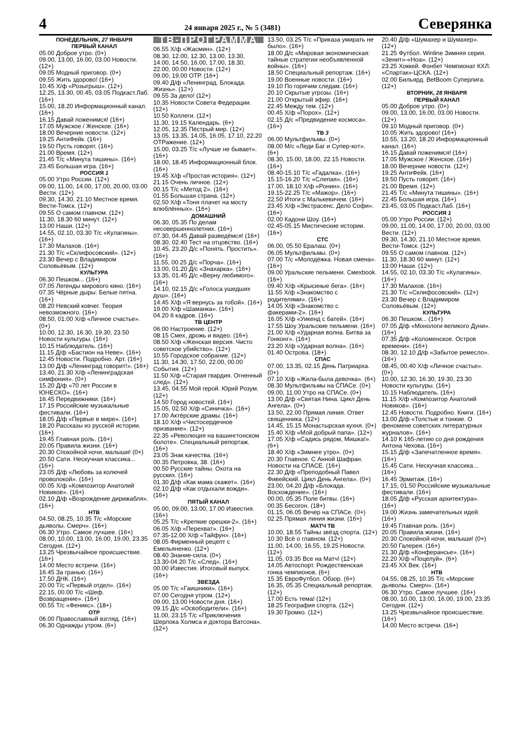4 24 января 2025 г., № 5 (3481) Северянка
ПОНЕДЕЛЬНИК, 27 ЯНВАРЯ
ПЕРВЫЙ КАНАЛ
05.00 Доброе утро. (0+)
09.00, 13.00, 16.00, 03.00 Новости. (12+)
09.05 Модный приговор. (0+)
09.55 Жить здорово! (16+)
10.45 Х/ф «Розыгрыш». (12+)
12.25, 13.30, 00.45, 03.05 Подкаст.Лаб. (16+)
15.00, 18.20 Информационный канал. (16+)
16.15 Давай поженимся! (16+)
17.05 Мужское / Женское. (16+)
18.00 Вечерние новости. (12+)
19.25 АнтиФейк. (16+)
19.50 Пусть говорят. (16+)
21.00 Время. (12+)
21.45 Т/с «Минута тишины». (16+)
23.45 Большая игра. (16+)
РОССИЯ 1
05.00 Утро России. (12+)
09.00, 11.00, 14.00, 17.00, 20.00, 03.00 Вести. (12+)
09.30, 14.30, 21.10 Местное время. Вести-Томск. (12+)
09.55 О самом главном. (12+)
11.30, 18.30 60 минут. (12+)
13.00 Наши. (12+)
14.55, 02.10, 03.30 Т/с «Кулагины». (16+)
17.30 Малахов. (16+)
21.30 Т/с «Склифосовский». (12+)
23.30 Вечер с Владимиром Соловьёвым. (12+)
КУЛЬТУРА
06.30 Пешком... (16+)
07.05 Легенды мирового кино. (16+)
07.35 Чёрные дыры. Белые пятна. (16+)
08.20 Невский ковчег. Теория невозможного. (16+)
08.50, 01.00 Х/ф «Личное счастье». (0+)
10.00, 12.30, 16.30, 19.30, 23.50 Новости культуры. (16+)
10.15 Наблюдатель. (16+)
11.15 Д/ф «Бастион на Неве». (16+)
12.45 Новости. Подробно. Арт. (16+)
13.00 Д/ф «Ленинград говорит!». (16+)
13.40, 21.30 Х/ф «Ленинградская симфония». (0+)
15.20 Д/ф «70 лет России в ЮНЕСКО». (16+)
16.45 Передвижники. (16+)
17.15 Российские музыкальные фестивали. (16+)
18.05 Д/ф «Первые в мире». (16+)
18.20 Рассказы из русской истории. (16+)
19.45 Главная роль. (16+)
20.05 Правила жизни. (16+)
20.30 Спокойной ночи, малыши! (0+)
20.50 Сати. Нескучная классика... (16+)
23.05 Д/ф «Любовь за колючей проволокой». (16+)
00.05 Х/ф «Композитор Анатолий Новиков». (16+)
02.10 Д/ф «Возрождение дирижабля». (16+)
НТВ
04.50, 08.25, 10.35 Т/с «Морские дьяволы. Смерч». (16+)
06.30 Утро. Самое лучшее. (16+)
08.00, 10.00, 13.00, 16.00, 19.00, 23.35 Сегодня. (12+)
13.25 Чрезвычайное происшествие. (16+)
14.00 Место встречи. (16+)
16.45 За гранью. (16+)
17.50 ДНК. (16+)
20.00 Т/с «Первый отдел». (16+)
22.15, 00.00 Т/с «Шеф. Возвращение». (16+)
00.55 Т/с «Феникс». (18+)
ОТР
06.00 Православный взгляд. (16+)
06.30 Однажды утром. (6+)
ТВ-ПРОГРАММА
06.55 Х/ф «Жасмин». (12+)
08.30, 12.00, 12.30, 13.00, 13.30, 14.00, 14.50, 16.00, 17.00, 18.30, 22.00, 00.00 Новости. (12+)
09.00, 19.00 ОТР. (16+)
09.40 Д/ф «Ленинград. Блокада. Жизнь». (12+)
09.55 За дело! (12+)
10.35 Новости Совета Федерации. (12+)
10.50 Коллеги. (12+)
11.30, 19.15 Календарь. (6+)
12.05, 12.35 Пёстрый мир. (12+)
13.05, 13.35, 14.05, 16.05, 17.10, 22.20 ОТРажение. (12+)
15.00, 03.25 Т/с «Лучше не бывает». (16+)
18.00, 18.45 Информационный блок. (16+)
19.45 Х/ф «Простая история». (12+)
21.15 Очень личное. (12+)
00.15 Т/с «Метод 2». (16+)
01.55 Большая страна. (12+)
02.50 Х/ф «Тоня плачет на мосту влюблённых». (16+)
ДОМАШНИЙ
06.30, 05.35 По делам несовершеннолетних. (16+)
07.30, 04.45 Давай разведёмся! (16+)
08.30, 02.40 Тест на отцовство. (16+)
10.45, 23.20 Д/с «Понять. Простить». (16+)
11.55, 00.25 Д/с «Порча». (16+)
13.00, 01.20 Д/с «Знахарка». (16+)
13.35, 01.45 Д/с «Верну любимого». (16+)
14.10, 02.15 Д/с «Голоса ушедших душ». (16+)
14.45 Х/ф «Я вернусь за тобой». (16+)
19.00 Х/ф «Шаманка». (16+)
04.20 6 кадров. (16+)
ТВ ЦЕНТР
06.00 Настроение. (12+)
08.15 Смех, дрожь и видео. (16+)
08.50 Х/ф «Женская версия. Чисто советское убийство». (12+)
10.55 Городское собрание. (12+)
11.30, 14.30, 17.50, 22.00, 00.00 События. (12+)
11.50 Х/ф «Старая гвардия. Огненный след». (12+)
13.45, 04.55 Мой герой. Юрий Розум. (12+)
14.50 Город новостей. (16+)
15.05, 02.50 Х/ф «Синичка». (16+)
17.00 Актёрские драмы. (16+)
18.10 Х/ф «Чистосердечное призвание». (12+)
22.35 «Революция на вашингтонском болоте». Специальный репортаж. (16+)
23.05 Знак качества. (16+)
00.35 Петровка, 38. (16+)
00.50 Русские тайны. Охота на русских. (16+)
01.30 Д/ф «Как мама скажет». (16+)
02.10 Д/ф «Как отдыхали вожди». (16+)
ПЯТЫЙ КАНАЛ
05.00, 09.00, 13.00, 17.00 Известия. (16+)
05.25 Т/с «Крепкие орешки-2». (16+)
06.05 Х/ф «Перехват». (16+)
07.35-12.00 Х/ф «Тайфун». (16+)
08.05 Фирменный рецепт с Емельяненко. (12+)
08.40 Знание-сила. (0+)
13.30-04.20 Т/с «След». (16+)
00.00 Известия. Итоговый выпуск. (16+)
ЗВЕЗДА
05.00 Т/с «Гаишники». (16+)
07.00 Сегодня утром. (12+)
09.00, 13.00 Новости дня. (16+)
09.15 Д/с «Освободители». (16+)
11.00, 23.15 Т/с «Приключения Шерлока Холмса и доктора Ватсона». (12+)
13.50, 03.25 Т/с «Приказа умирать не было». (16+)
18.00 Д/с «Мировая экономическая: тайные стратегии необъявленной войны». (16+)
18.50 Специальный репортаж. (16+)
19.00 Военные новости. (16+)
19.10 По горячим следам. (16+)
20.10 Скрытые угрозы. (16+)
21.00 Открытый эфир. (16+)
22.45 Между тем. (12+)
00.45 Х/ф «Порох». (12+)
02.15 Д/с «Предвидение космоса». (16+)
ТВ 3
06.00 Мультфильмы. (0+)
08.00 М/с «Леди Баг и Супер-кот». (6+)
08.30, 15.00, 18.00, 22.15 Новости. (16+)
08.40-15.10 Т/с «Гадалка». (16+)
15.15-16.20 Т/с «Слепая». (16+)
17.00, 18.10 Х/ф «Ронин». (16+)
19.15-22.25 Т/с «Мажор». (16+)
22.50 Итоги с Малькевичем. (16+)
23.45 Х/ф «Экстрасенс. Дело Софи». (16+)
02.00 Кадони Шоу. (16+)
02.45-05.15 Мистические истории. (16+)
СТС
06.00, 05.50 Ералаш. (0+)
06.05 Мультфильмы. (0+)
07.00 Т/с «Молодёжка. Новая смена». (16+)
09.00 Уральские пельмени. Смехbook. (16+)
09.40 Х/ф «Крысиные бега». (16+)
11.55 Х/ф «Знакомство с родителями». (16+)
14.05 Х/ф «Знакомство с факерами-2». (16+)
16.05 Х/ф «Уикенд с батей». (16+)
17.55 Шоу Уральские пельмени. (16+)
21.00 Х/ф «Ударная волна. Битва за Гонконг». (16+)
23.20 Х/ф «Ударная волна». (16+)
01.40 Острова. (18+)
СПАС
07.00, 13.35, 02.15 День Патриарха. (0+)
07.10 Х/ф «Жила-была девочка». (6+)
08.30 Мультфильмы на СПАСе. (0+)
09.00, 11.00 Утро на СПАСе. (0+)
13.00 Д/ф «Святая Нина. Цикл День Ангела». (0+)
13.50, 22.00 Прямая линия. Ответ священника. (12+)
14.45, 15.15 Монастырская кухня. (0+)
15.40 Х/ф «Мой добрый папа». (12+)
17.05 Х/ф «Садись рядом, Мишка!». (6+)
18.40 Х/ф «Зимнее утро». (0+)
20.30 Главное. С Анной Шафран. Новости на СПАСЕ. (16+)
22.30 Д/ф «Преподобный Павел Фивейский. Цикл День Ангела». (0+)
23.00, 04.20 Д/ф «Блокада. Восхождение». (16+)
00.00, 05.35 Поле битвы. (16+)
00.35 Бесогон. (18+)
01.15, 06.05 Вечер на СПАСе. (0+)
02.25 Прямая линия жизни. (16+)
МАТЧ ТВ
10.00, 18.55 Тайны звёзд спорта. (12+)
10.30 Всё о главном. (12+)
11.00, 14.00, 16.55, 19.25 Новости. (12+)
11.05, 03.35 Все на Матч! (12+)
14.05 Автоспорт. Рождественская гонка чемпионов. (6+)
15.35 ЕвроФутбол. Обзор. (6+)
16.35, 05.35 Специальный репортаж. (12+)
17.00 Есть тема! (12+)
18.25 География спорта. (12+)
19.30 Громко. (12+)
20.40 Д/ф «Шумахер и Шумахер». (12+)
21.25 Футбол. Winline Зимняя серия. «Зенит»-«Ноа». (12+)
23.25 Хоккей. Фонбет Чемпионат КХЛ. «Спартак»-ЦСКА. (12+)
02.00 Бильярд. BetBoom Суперлига. (12+)
ВТОРНИК, 28 ЯНВАРЯ
ПЕРВЫЙ КАНАЛ
05.00 Доброе утро. (0+)
09.00, 13.00, 16.00, 03.00 Новости. (12+)
09.10 Модный приговор. (0+)
10.05 Жить здорово! (16+)
10.55, 13.20, 18.20 Информационный канал. (16+)
16.15 Давай поженимся! (16+)
17.05 Мужское / Женское. (16+)
18.00 Вечерние новости. (12+)
19.25 АнтиФейк. (16+)
19.50 Пусть говорят. (16+)
21.00 Время. (12+)
21.45 Т/с «Минута тишины». (16+)
22.45 Большая игра. (16+)
23.45, 03.05 Подкаст.Лаб. (16+)
РОССИЯ 1
05.00 Утро России. (12+)
09.00, 11.00, 14.00, 17.00, 20.00, 03.00 Вести. (12+)
09.30, 14.30, 21.10 Местное время. Вести-Томск. (12+)
09.55 О самом главном. (12+)
11.30, 18.30 60 минут. (12+)
13.00 Наши. (12+)
14.55, 02.10, 03.30 Т/с «Кулагины». (16+)
17.30 Малахов. (16+)
21.30 Т/с «Склифосовский». (12+)
23.30 Вечер с Владимиром Соловьёвым. (12+)
КУЛЬТУРА
06.30 Пешком... (16+)
07.05 Д/ф «Монологи великого Дуни». (16+)
07.35 Д/ф «Коломенское. Остров времени». (16+)
08.30, 12.10 Д/ф «Забытое ремесло». (16+)
08.45, 00.40 Х/ф «Личное счастье». (0+)
10.00, 12.30, 16.30, 19.30, 23.30 Новости культуры. (16+)
10.15 Наблюдатель. (16+)
11.15 Х/ф «Композитор Анатолий Новиков». (16+)
12.45 Новости. Подробно. Книги. (16+)
13.00 Д/ф «Толстые и тонкие. О феномене советских литературных журналов». (16+)
14.10 К 165-летию со дня рождения Антона Чехова. (16+)
15.15 Д/ф «Запечатленное время». (16+)
15.45 Сати. Нескучная классика... (16+)
16.45 Эрмитаж. (16+)
17.15, 01.50 Российские музыкальные фестивали. (16+)
18.05 Д/ф «Русская архитектура». (16+)
19.00 Жизнь замечательных идей. (16+)
19.45 Главная роль. (16+)
20.05 Правила жизни. (16+)
20.30 Спокойной ночи, малыши! (0+)
20.50 Галерея. (16+)
21.30 Д/ф «Конферансье». (16+)
22.20 Х/ф «Поцелуй». (6+)
23.45 ХХ Век. (16+)
НТВ
04.55, 08.25, 10.35 Т/с «Морские дьяволы. Смерч». (16+)
06.30 Утро. Самое лучшее. (16+)
08.00, 10.00, 13.00, 16.00, 19.00, 23.35 Сегодня. (12+)
13.25 Чрезвычайное происшествие. (16+)
14.00 Место встречи. (16+)